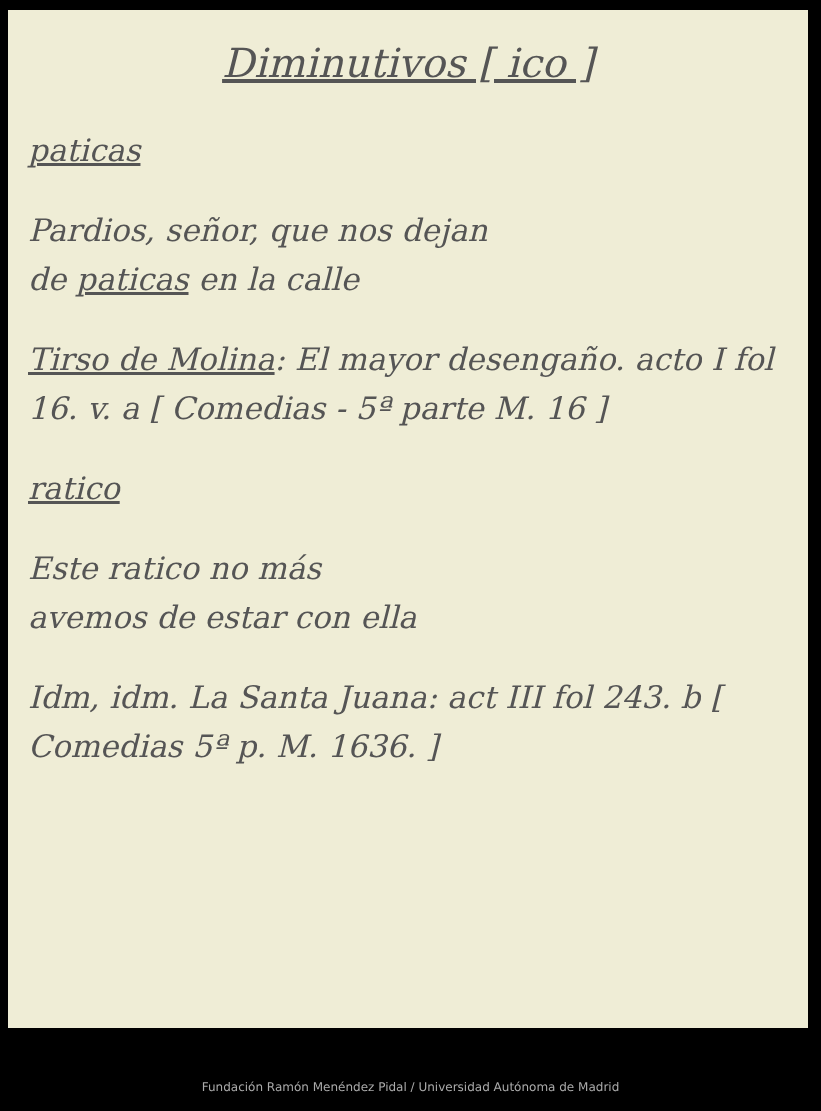Diminutivos [ ico ]
paticas
Pardios, señor, que nos dejan
de paticas en la calle
Tirso de Molina: El mayor desengaño. acto I fol 16. v. a [ Comedias - 5ª parte M. 16 ]
ratico
Este ratico no más
avemos de estar con ella
Idm, idm. La Santa Juana: act III fol 243. b [ Comedias 5ª p. M. 1636. ]
Fundación Ramón Menéndez Pidal / Universidad Autónoma de Madrid